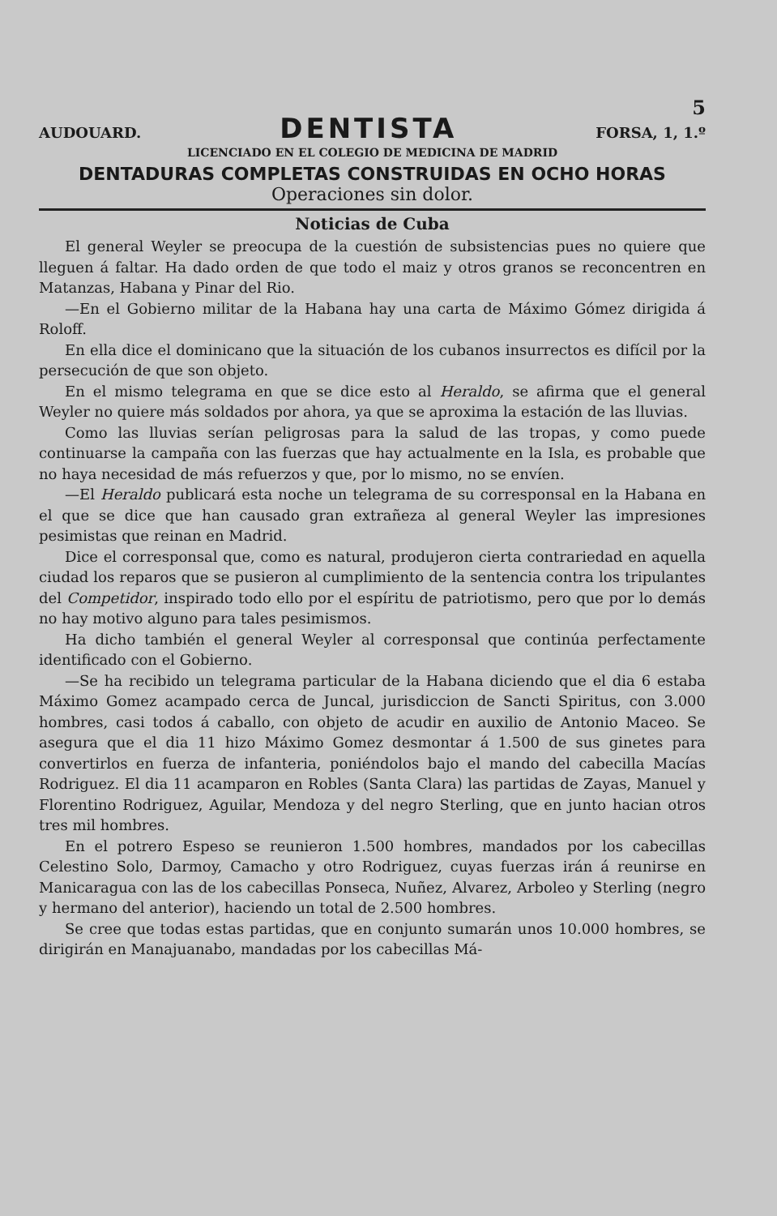5
AUDOUARD. DENTISTA FORSA, 1, 1.º
LICENCIADO EN EL COLEGIO DE MEDICINA DE MADRID
DENTADURAS COMPLETAS CONSTRUIDAS EN OCHO HORAS
Operaciones sin dolor.
Noticias de Cuba
El general Weyler se preocupa de la cuestión de subsistencias pues no quiere que lleguen á faltar. Ha dado orden de que todo el maiz y otros granos se reconcentren en Matanzas, Habana y Pinar del Rio.
—En el Gobierno militar de la Habana hay una carta de Máximo Gómez dirigida á Roloff.
En ella dice el dominicano que la situación de los cubanos insurrectos es difícil por la persecución de que son objeto.
En el mismo telegrama en que se dice esto al Heraldo, se afirma que el general Weyler no quiere más soldados por ahora, ya que se aproxima la estación de las lluvias.
Como las lluvias serían peligrosas para la salud de las tropas, y como puede continuarse la campaña con las fuerzas que hay actualmente en la Isla, es probable que no haya necesidad de más refuerzos y que, por lo mismo, no se envíen.
—El Heraldo publicará esta noche un telegrama de su corresponsal en la Habana en el que se dice que han causado gran extrañeza al general Weyler las impresiones pesimistas que reinan en Madrid.
Dice el corresponsal que, como es natural, produjeron cierta contrariedad en aquella ciudad los reparos que se pusieron al cumplimiento de la sentencia contra los tripulantes del Competidor, inspirado todo ello por el espíritu de patriotismo, pero que por lo demás no hay motivo alguno para tales pesimismos.
Ha dicho también el general Weyler al corresponsal que continúa perfectamente identificado con el Gobierno.
—Se ha recibido un telegrama particular de la Habana diciendo que el dia 6 estaba Máximo Gomez acampado cerca de Juncal, jurisdiccion de Sancti Spiritus, con 3.000 hombres, casi todos á caballo, con objeto de acudir en auxilio de Antonio Maceo. Se asegura que el dia 11 hizo Máximo Gomez desmontar á 1.500 de sus ginetes para convertirlos en fuerza de infanteria, poniéndolos bajo el mando del cabecilla Macías Rodriguez. El dia 11 acamparon en Robles (Santa Clara) las partidas de Zayas, Manuel y Florentino Rodriguez, Aguilar, Mendoza y del negro Sterling, que en junto hacian otros tres mil hombres.
En el potrero Espeso se reunieron 1.500 hombres, mandados por los cabecillas Celestino Solo, Darmoy, Camacho y otro Rodriguez, cuyas fuerzas irán á reunirse en Manicaragua con las de los cabecillas Ponseca, Nuñez, Alvarez, Arboleo y Sterling (negro y hermano del anterior), haciendo un total de 2.500 hombres.
Se cree que todas estas partidas, que en conjunto sumarán unos 10.000 hombres, se dirigirán en Manajuanabo, mandadas por los cabecillas Má-